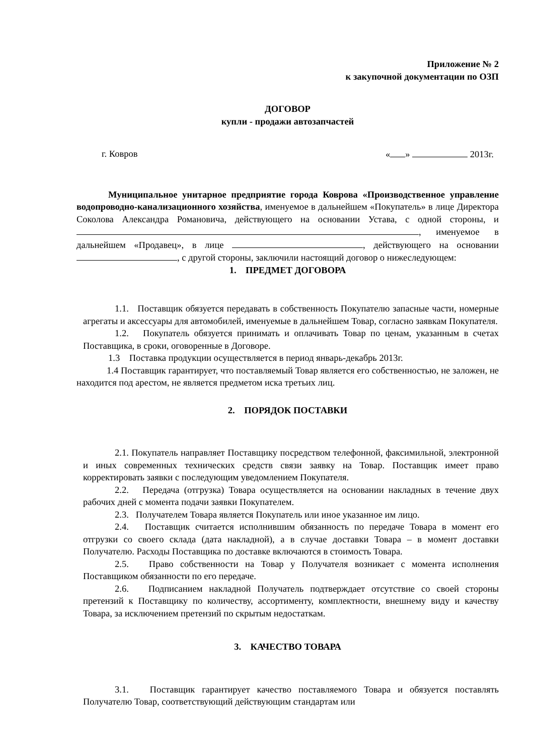Приложение № 2
к закупочной документации по ОЗП
ДОГОВОР
купли - продажи автозапчастей
г. Ковров « » 2013г.
Муниципальное унитарное предприятие города Коврова «Производственное управление водопроводно-канализационного хозяйства, именуемое в дальнейшем «Покупатель» в лице Директора Соколова Александра Романовича, действующего на основании Устава, с одной стороны, и , именуемое в дальнейшем «Продавец», в лице , действующего на основании , с другой стороны, заключили настоящий договор о нижеследующем:
1. ПРЕДМЕТ ДОГОВОРА
1.1. Поставщик обязуется передавать в собственность Покупателю запасные части, номерные агрегаты и аксессуары для автомобилей, именуемые в дальнейшем Товар, согласно заявкам Покупателя.
1.2. Покупатель обязуется принимать и оплачивать Товар по ценам, указанным в счетах Поставщика, в сроки, оговоренные в Договоре.
1.3 Поставка продукции осуществляется в период январь-декабрь 2013г.
1.4 Поставщик гарантирует, что поставляемый Товар является его собственностью, не заложен, не находится под арестом, не является предметом иска третьих лиц.
2. ПОРЯДОК ПОСТАВКИ
2.1. Покупатель направляет Поставщику посредством телефонной, факсимильной, электронной и иных современных технических средств связи заявку на Товар. Поставщик имеет право корректировать заявки с последующим уведомлением Покупателя.
2.2. Передача (отгрузка) Товара осуществляется на основании накладных в течение двух рабочих дней с момента подачи заявки Покупателем.
2.3. Получателем Товара является Покупатель или иное указанное им лицо.
2.4. Поставщик считается исполнившим обязанность по передаче Товара в момент его отгрузки со своего склада (дата накладной), а в случае доставки Товара – в момент доставки Получателю. Расходы Поставщика по доставке включаются в стоимость Товара.
2.5. Право собственности на Товар у Получателя возникает с момента исполнения Поставщиком обязанности по его передаче.
2.6. Подписанием накладной Получатель подтверждает отсутствие со своей стороны претензий к Поставщику по количеству, ассортименту, комплектности, внешнему виду и качеству Товара, за исключением претензий по скрытым недостаткам.
3. КАЧЕСТВО ТОВАРА
3.1. Поставщик гарантирует качество поставляемого Товара и обязуется поставлять Получателю Товар, соответствующий действующим стандартам или